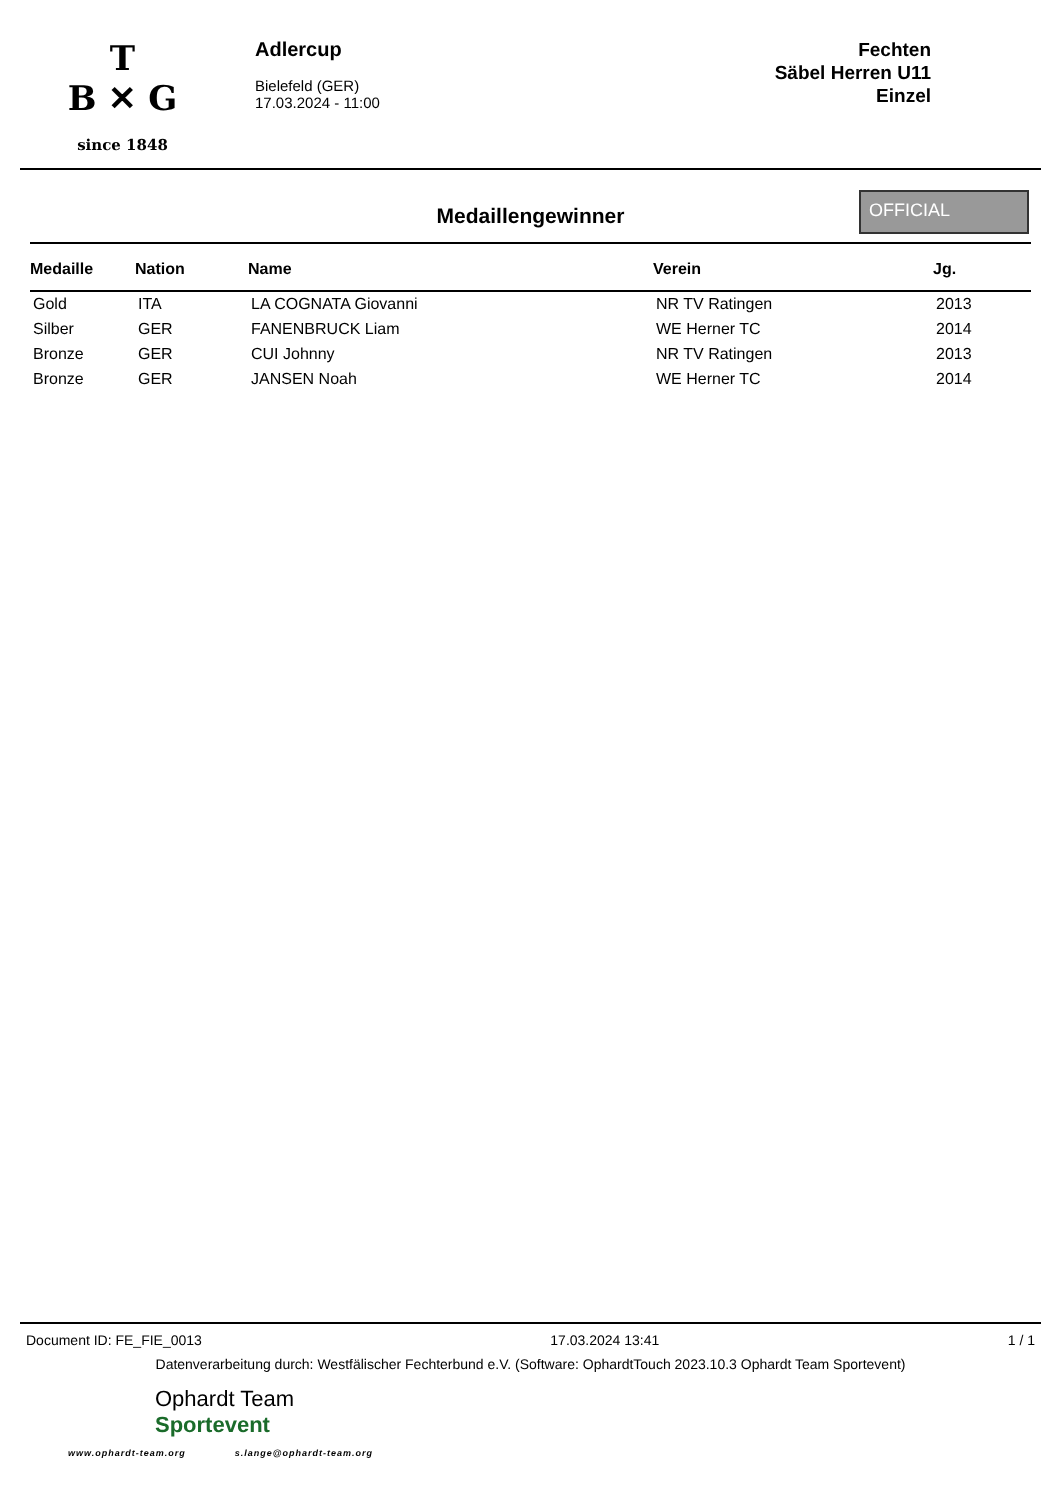T
B ✕ G
since 1848
Adlercup
Bielefeld (GER)
17.03.2024 - 11:00
Fechten
Säbel Herren U11
Einzel
Medaillengewinner
OFFICIAL
| Medaille | Nation | Name | Verein | Jg. |
| --- | --- | --- | --- | --- |
| Gold | ITA | LA COGNATA Giovanni | NR TV Ratingen | 2013 |
| Silber | GER | FANENBRUCK Liam | WE Herner TC | 2014 |
| Bronze | GER | CUI Johnny | NR TV Ratingen | 2013 |
| Bronze | GER | JANSEN Noah | WE Herner TC | 2014 |
Document ID: FE_FIE_0013 17.03.2024 13:41 1 / 1
Datenverarbeitung durch: Westfälischer Fechterbund e.V. (Software: OphardtTouch 2023.10.3 Ophardt Team Sportevent)
Ophardt Team
Sportevent
www.ophardt-team.org s.lange@ophardt-team.org